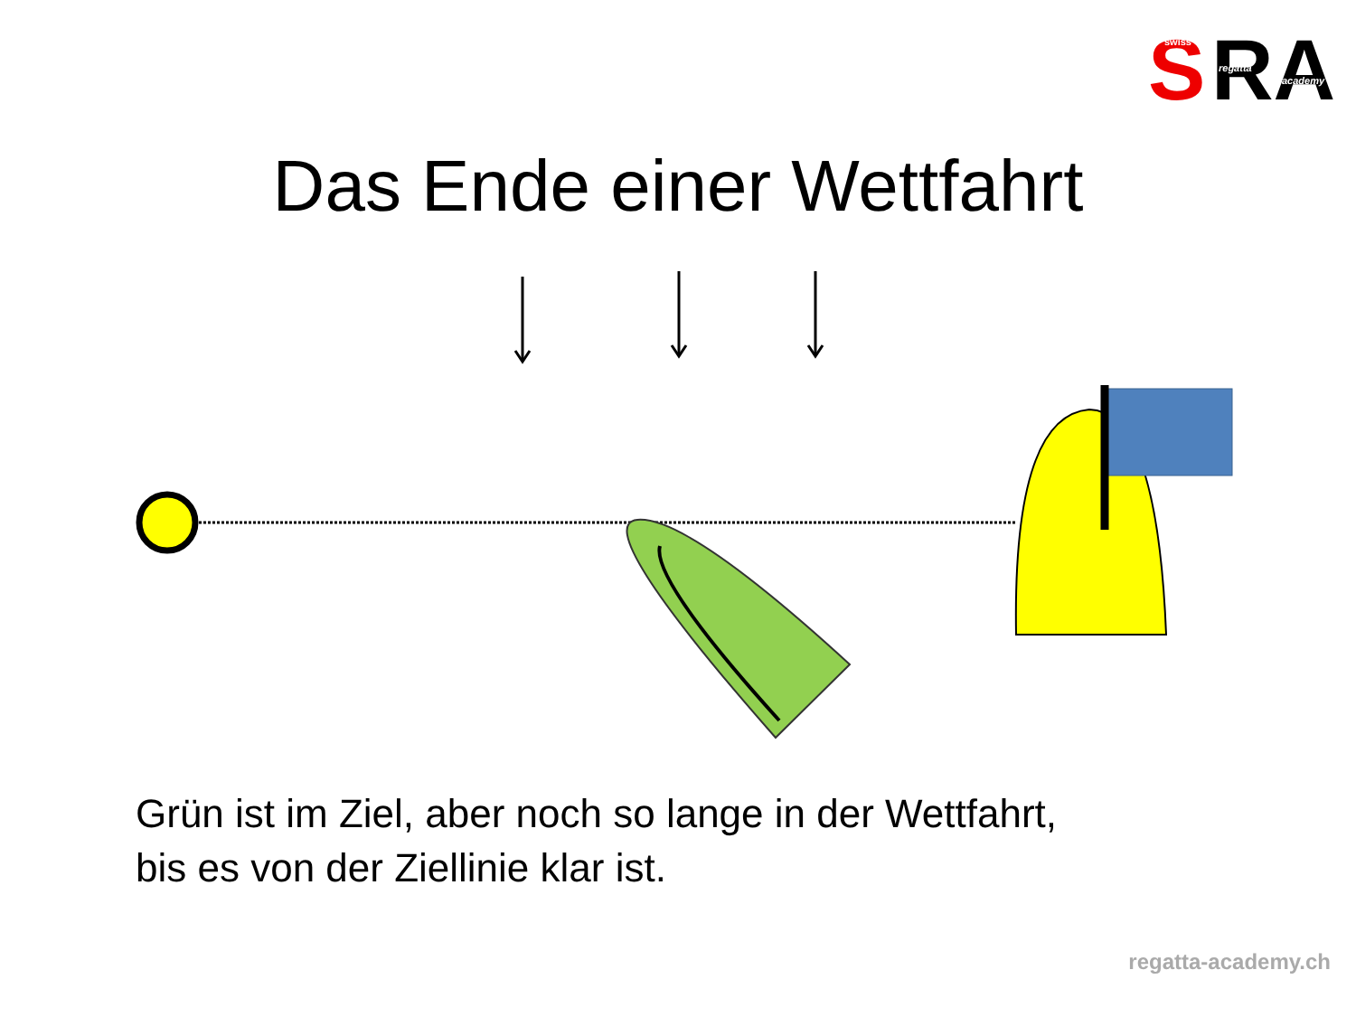S
RA
swiss
regatta
academy
Das Ende einer Wettfahrt
Grün ist im Ziel, aber noch so lange in der Wettfahrt,
bis es von der Ziellinie klar ist.
regatta-academy.ch